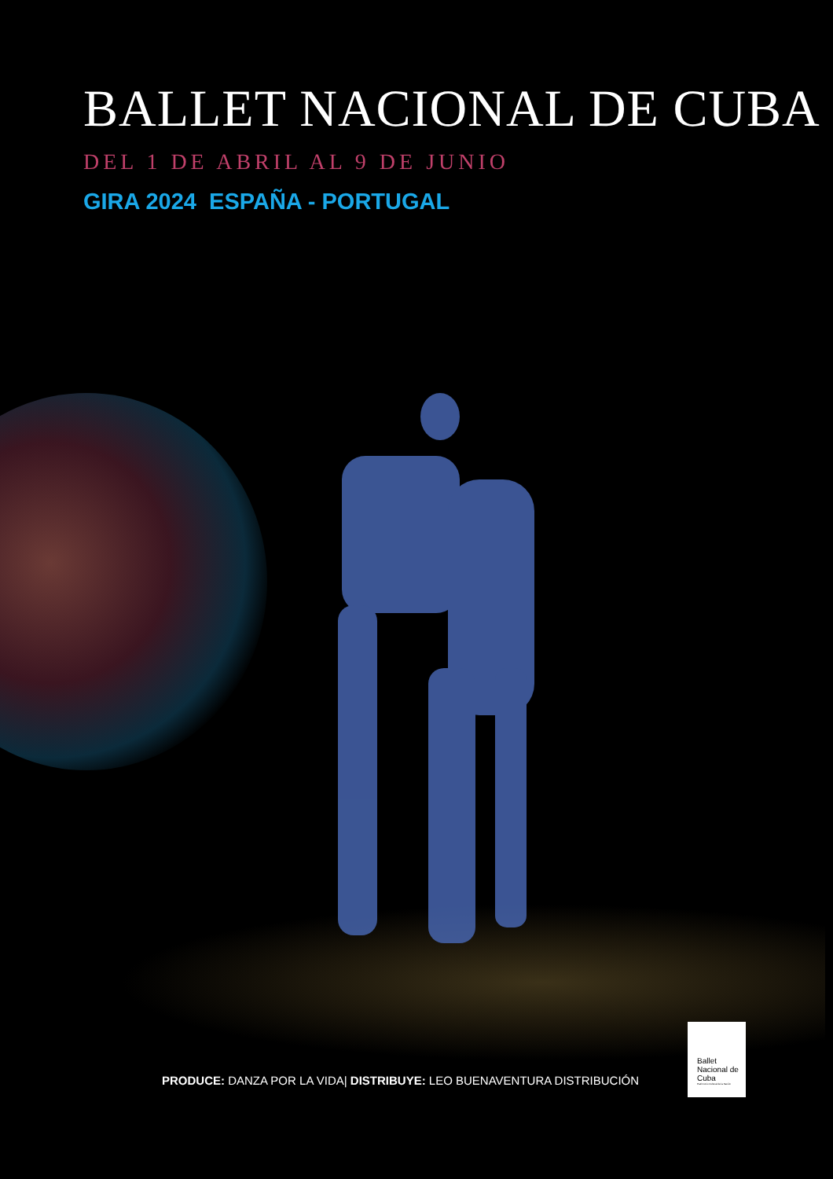BALLET NACIONAL DE CUBA
DEL 1 DE ABRIL AL 9 DE JUNIO
GIRA 2024 ESPAÑA - PORTUGAL
PRODUCE: DANZA POR LA VIDA| DISTRIBUYE: LEO BUENAVENTURA DISTRIBUCIÓN
Ballet Nacional de Cuba
Patrimonio Cultural de la Nación